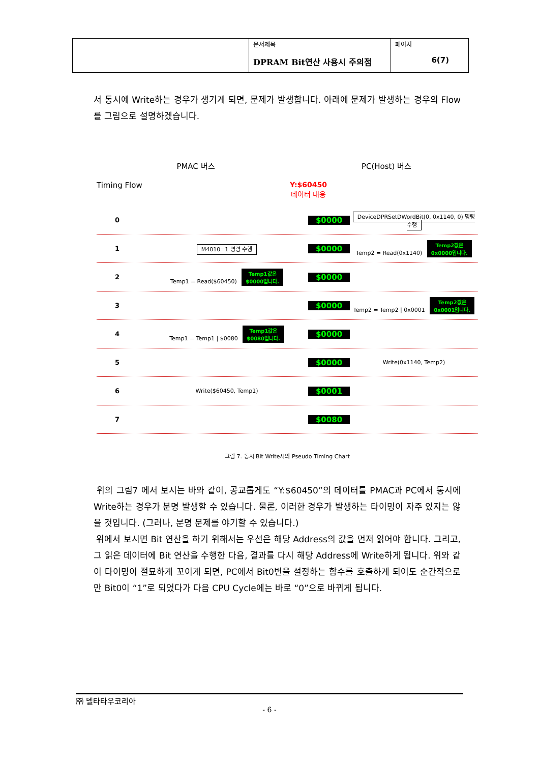| | 문서제목 DPRAM Bit연산 사용시 주의점 | 페이지 6(7) |
서 동시에 Write하는 경우가 생기게 되면, 문제가 발생합니다. 아래에 문제가 발생하는 경우의 Flow를 그림으로 설명하겠습니다.
PMAC 버스 PC(Host) 버스
Timing Flow Y:$60450
데이터 내용
0
$0000
DeviceDPRSetDWordBit(0, 0x1140, 0) 명령 수행
1
M4010=1 명령 수행
$0000
Temp2 = Read(0x1140) Temp2값은
0x0000입니다.
2
Temp1 = Read($60450) Temp1값은
$0000입니다.
$0000
3
$0000
Temp2 = Temp2 | 0x0001 Temp2값은
0x0001입니다.
4
Temp1 = Temp1 | $0080 Temp1값은
$0080입니다.
$0000
5
$0000
Write(0x1140, Temp2)
6
Write($60450, Temp1)
$0001
7
$0080
그림 7. 동시 Bit Write시의 Pseudo Timing Chart
위의 그림7 에서 보시는 바와 같이, 공교롭게도 “Y:$60450”의 데이터를 PMAC과 PC에서 동시에 Write하는 경우가 분명 발생할 수 있습니다. 물론, 이러한 경우가 발생하는 타이밍이 자주 있지는 않을 것입니다. (그러나, 분명 문제를 야기할 수 있습니다.)
위에서 보시면 Bit 연산을 하기 위해서는 우선은 해당 Address의 값을 먼저 읽어야 합니다. 그리고, 그 읽은 데이터에 Bit 연산을 수행한 다음, 결과를 다시 해당 Address에 Write하게 됩니다. 위와 같이 타이밍이 절묘하게 꼬이게 되면, PC에서 Bit0번을 설정하는 함수를 호출하게 되어도 순간적으로만 Bit0이 “1”로 되었다가 다음 CPU Cycle에는 바로 “0”으로 바뀌게 됩니다.
㈜ 델타타우코리아
- 6 -